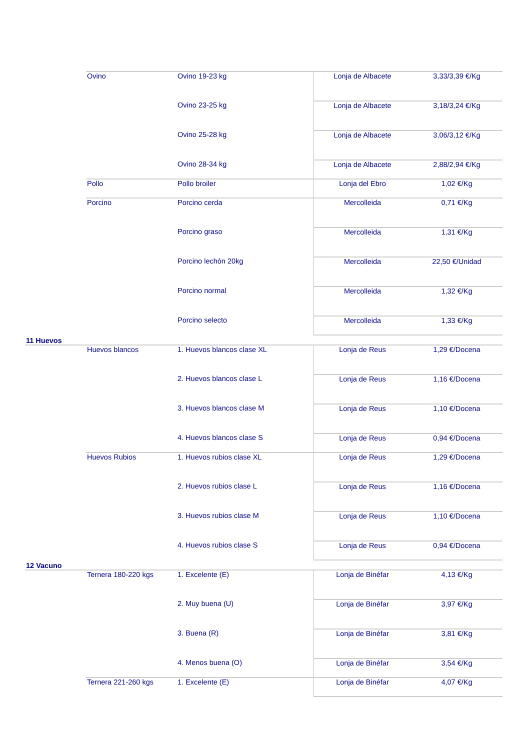| | Ovino | Ovino 19-23 kg | Lonja de Albacete | 3,33/3,39 €/Kg |
| | | Ovino 23-25 kg | Lonja de Albacete | 3,18/3,24 €/Kg |
| | | Ovino 25-28 kg | Lonja de Albacete | 3,06/3,12 €/Kg |
| | | Ovino 28-34 kg | Lonja de Albacete | 2,88/2,94 €/Kg |
| | Pollo | Pollo broiler | Lonja del Ebro | 1,02 €/Kg |
| | Porcino | Porcino cerda | Mercolleida | 0,71 €/Kg |
| | | Porcino graso | Mercolleida | 1,31 €/Kg |
| | | Porcino lechón 20kg | Mercolleida | 22,50 €/Unidad |
| | | Porcino normal | Mercolleida | 1,32 €/Kg |
| | | Porcino selecto | Mercolleida | 1,33 €/Kg |
| 11 Huevos | | | | |
| | Huevos blancos | 1. Huevos blancos clase XL | Lonja de Reus | 1,29 €/Docena |
| | | 2. Huevos blancos clase L | Lonja de Reus | 1,16 €/Docena |
| | | 3. Huevos blancos clase M | Lonja de Reus | 1,10 €/Docena |
| | | 4. Huevos blancos clase S | Lonja de Reus | 0,94 €/Docena |
| | Huevos Rubios | 1. Huevos rubios clase XL | Lonja de Reus | 1,29 €/Docena |
| | | 2. Huevos rubios clase L | Lonja de Reus | 1,16 €/Docena |
| | | 3. Huevos rubios clase M | Lonja de Reus | 1,10 €/Docena |
| | | 4. Huevos rubios clase S | Lonja de Reus | 0,94 €/Docena |
| 12 Vacuno | | | | |
| | Ternera 180-220 kgs | 1. Excelente (E) | Lonja de Binéfar | 4,13 €/Kg |
| | | 2. Muy buena (U) | Lonja de Binéfar | 3,97 €/Kg |
| | | 3. Buena (R) | Lonja de Binéfar | 3,81 €/Kg |
| | | 4. Menos buena (O) | Lonja de Binéfar | 3,54 €/Kg |
| | Ternera 221-260 kgs | 1. Excelente (E) | Lonja de Binéfar | 4,07 €/Kg |